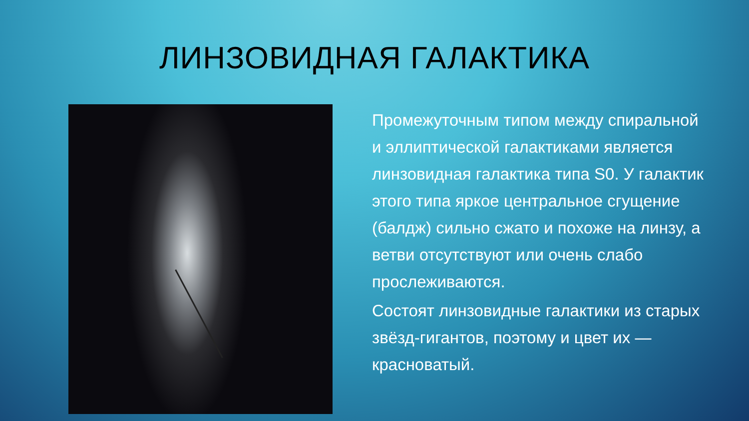ЛИНЗОВИДНАЯ ГАЛАКТИКА
Промежуточным типом между спиральной и эллиптической галактиками является линзовидная галактика типа S0. У галактик этого типа яркое центральное сгущение (балдж) сильно сжато и похоже на линзу, а ветви отсутствуют или очень слабо прослеживаются.
Состоят линзовидные галактики из старых звёзд-гигантов, поэтому и цвет их — красноватый.